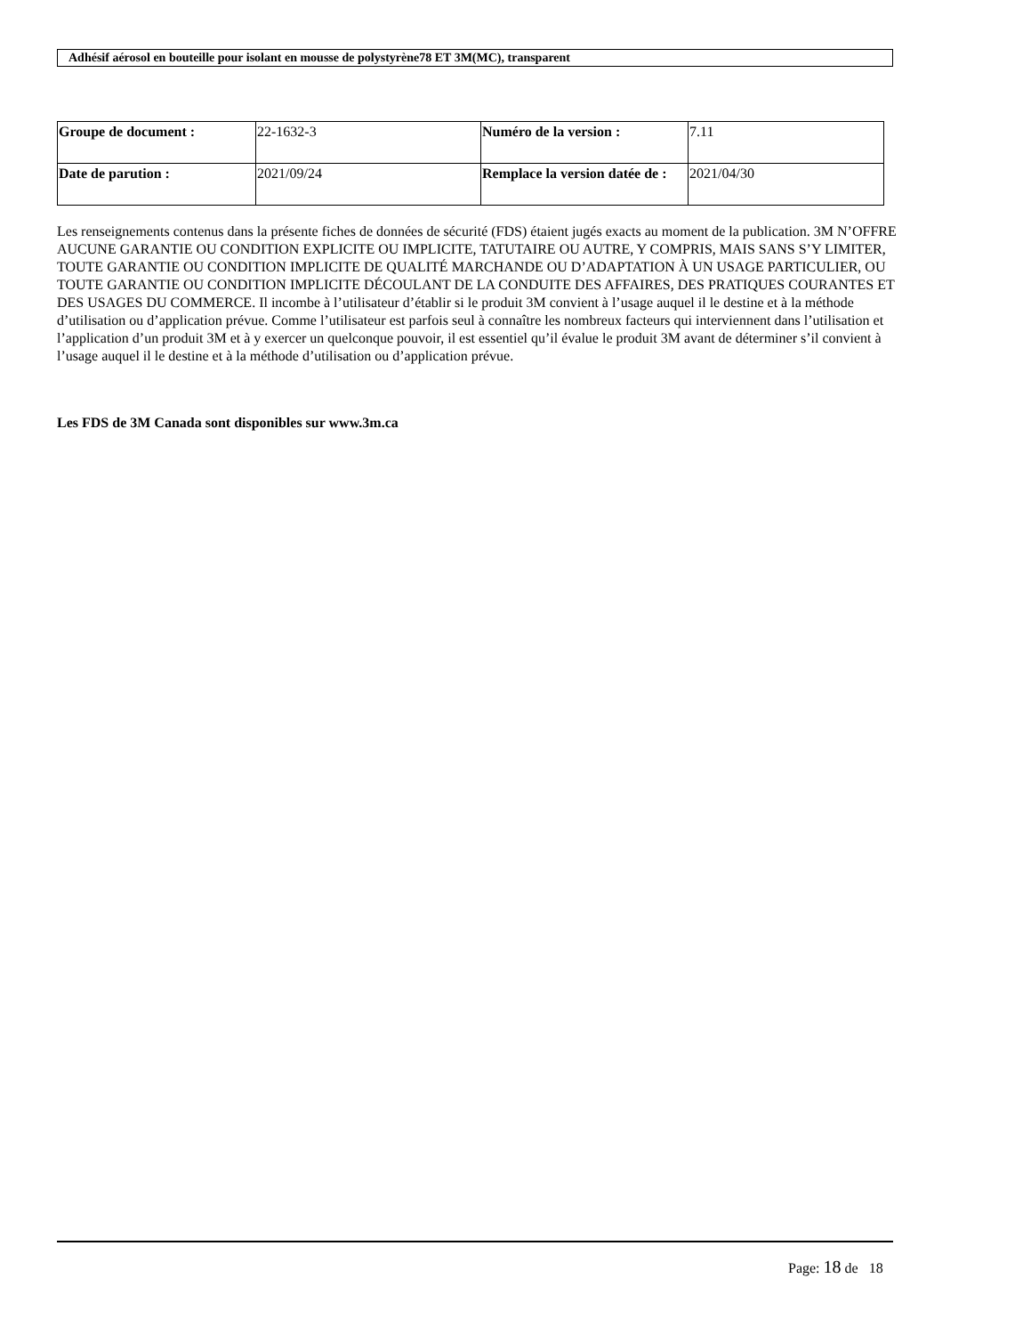Adhésif aérosol en bouteille pour isolant en mousse de polystyrène78 ET 3M(MC), transparent
| Groupe de document : | 22-1632-3 | Numéro de la version : | 7.11 |
| Date de parution : | 2021/09/24 | Remplace la version datée de : | 2021/04/30 |
Les renseignements contenus dans la présente fiches de données de sécurité (FDS) étaient jugés exacts au moment de la publication. 3M N’OFFRE AUCUNE GARANTIE OU CONDITION EXPLICITE OU IMPLICITE, TATUTAIRE OU AUTRE, Y COMPRIS, MAIS SANS S’Y LIMITER, TOUTE GARANTIE OU CONDITION IMPLICITE DE QUALITÉ MARCHANDE OU D’ADAPTATION À UN USAGE PARTICULIER, OU TOUTE GARANTIE OU CONDITION IMPLICITE DÉCOULANT DE LA CONDUITE DES AFFAIRES, DES PRATIQUES COURANTES ET DES USAGES DU COMMERCE. Il incombe à l’utilisateur d’établir si le produit 3M convient à l’usage auquel il le destine et à la méthode d’utilisation ou d’application prévue. Comme l’utilisateur est parfois seul à connaître les nombreux facteurs qui interviennent dans l’utilisation et l’application d’un produit 3M et à y exercer un quelconque pouvoir, il est essentiel qu’il évalue le produit 3M avant de déterminer s’il convient à l’usage auquel il le destine et à la méthode d’utilisation ou d’application prévue.
Les FDS de 3M Canada sont disponibles sur www.3m.ca
Page: 18 de 18